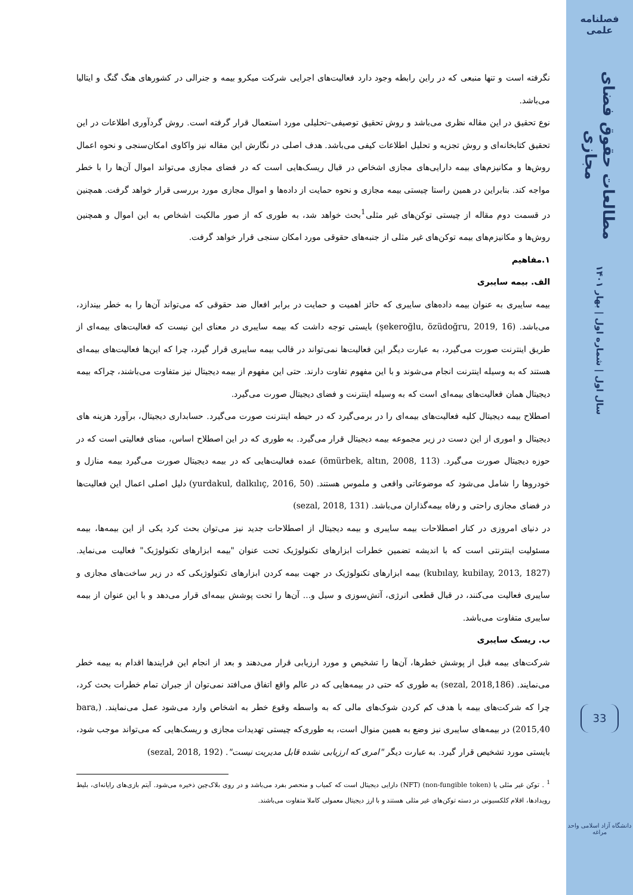فصلنامه علمی
مطالعات حقوق فضای مجازی
سال اول | شماره اول | بهار ۱۴۰۱
33
دانشگاه آزاد اسلامی واحد مراغه
نگرفته است و تنها منبعی که در راین رابطه وجود دارد فعالیت‌های اجرایی شرکت میکرو بیمه و جنرالی در کشورهای هنگ گنگ و ایتالیا می‌باشد.
نوع تحقیق در این مقاله نظری می‌باشد و روش تحقیق توصیفی–تحلیلی مورد استعمال قرار گرفته است. روش گردآوری اطلاعات در این تحقیق کتابخانه‌ای و روش تجزیه و تحلیل اطلاعات کیفی می‌باشد. هدف اصلی در نگارش این مقاله نیز واکاوی امکان‌سنجی و نحوه اعمال روش‌ها و مکانیزم‌های بیمه دارایی‌های مجازی اشخاص در قبال ریسک‌هایی است که در فضای مجازی می‌تواند اموال آن‌ها را با خطر مواجه کند. بنابراین در همین راستا چیستی بیمه مجازی و نحوه حمایت از داده‌ها و اموال مجازی مورد بررسی قرار خواهد گرفت. همچنین در قسمت دوم مقاله از چیستی توکن‌های غیر مثلی<sup>1</sup>بحث خواهد شد، به طوری که از صور مالکیت اشخاص به این اموال و همچنین روش‌ها و مکانیزم‌های بیمه توکن‌های غیر مثلی از جنبه‌های حقوقی مورد امکان سنجی قرار خواهد گرفت.
۱.مفاهیم
الف. بیمه سایبری
بیمه سایبری به عنوان بیمه داده‌های سایبری که حائز اهمیت و حمایت در برابر افعال ضد حقوقی که می‌تواند آن‌ها را به خطر بیندازد، می‌باشد. (şekeroğlu, özüdoğru, 2019, 16) بایستی توجه داشت که بیمه سایبری در معنای این نیست که فعالیت‌های بیمه‌ای از طریق اینترنت صورت می‌گیرد، به عبارت دیگر این فعالیت‌ها نمی‌تواند در قالب بیمه سایبری قرار گیرد، چرا که این‌ها فعالیت‌های بیمه‌ای هستند که به وسیله اینترنت انجام می‌شوند و با این مفهوم تفاوت دارند. حتی این مفهوم از بیمه دیجیتال نیز متفاوت می‌باشند، چراکه بیمه دیجیتال همان فعالیت‌های بیمه‌ای است که به وسیله اینترنت و فضای دیجیتال صورت می‌گیرد.
اصطلاح بیمه دیجیتال کلیه فعالیت‌های بیمه‌ای را در برمی‌گیرد که در حیطه اینترنت صورت می‌گیرد. حسابداری دیجیتال، برآورد هزینه های دیجیتال و اموری از این دست در زیر مجموعه بیمه دیجیتال قرار می‌گیرد. به طوری که در این اصطلاح اساس، مبنای فعالیتی است که در حوزه دیجیتال صورت می‌گیرد. (ömürbek, altın, 2008, 113) عمده فعالیت‌هایی که در بیمه دیجیتال صورت می‌گیرد بیمه منازل و خودروها را شامل می‌شود که موضوعاتی واقعی و ملموس هستند. (yurdakul, dalkılıç, 2016, 50) دلیل اصلی اعمال این فعالیت‌ها در فضای مجازی راحتی و رفاه بیمه‌گذاران می‌باشد. (sezal, 2018, 131)
در دنیای امروزی در کنار اصطلاحات بیمه سایبری و بیمه دیجیتال از اصطلاحات جدید نیز می‌توان بحث کرد یکی از این بیمه‌ها، بیمه مسئولیت اینترنتی است که با اندیشه تضمین خطرات ابزارهای تکنولوژیک تحت عنوان "بیمه ابزارهای تکنولوژیک" فعالیت می‌نماید. (kubılay, kubilay, 2013, 1827) بیمه ابزارهای تکنولوژیک در جهت بیمه کردن ابزارهای تکنولوژیکی که در زیر ساخت‌های مجازی و سایبری فعالیت می‌کنند، در قبال قطعی انرژی، آتش‌سوزی و سیل و... آن‌ها را تحت پوشش بیمه‌ای قرار می‌دهد و با این عنوان از بیمه سایبری متفاوت می‌باشد.
ب. ریسک سایبری
شرکت‌های بیمه قبل از پوشش خطرها، آن‌ها را تشخیص و مورد ارزیابی قرار می‌دهند و بعد از انجام این فرایندها اقدام به بیمه خطر می‌نمایند. (sezal, 2018,186) به طوری که حتی در بیمه‌هایی که در عالم واقع اتفاق می‌افتد نمی‌توان از جبران تمام خطرات بحث کرد، چرا که شرکت‌های بیمه با هدف کم کردن شوک‌های مالی که به واسطه وقوع خطر به اشخاص وارد می‌شود عمل می‌نمایند. (bara, 2015,40) در بیمه‌های سایبری نیز وضع به همین منوال است، به طوری‌که چیستی تهدیدات مجازی و ریسک‌هایی که می‌تواند موجب شود، بایستی مورد تشخیص قرار گیرد. به عبارت دیگر "امری که ارزیابی نشده قابل مدیریت نیست". (sezal, 2018, 192)
<sup>1</sup> . توکن غیر مثلی یا (non-fungible token) (NFT) دارایی دیجیتال است که کمیاب و منحصر بفرد می‌باشد و در روی بلاک‌چین ذخیره می‌شود. آیتم بازی‌های رایانه‌ای، بلیط رویدادها، اقلام کلکسیونی در دسته توکن‌های غیر مثلی هستند و با ارز دیجیتال معمولی کاملا متفاوت می‌باشند.